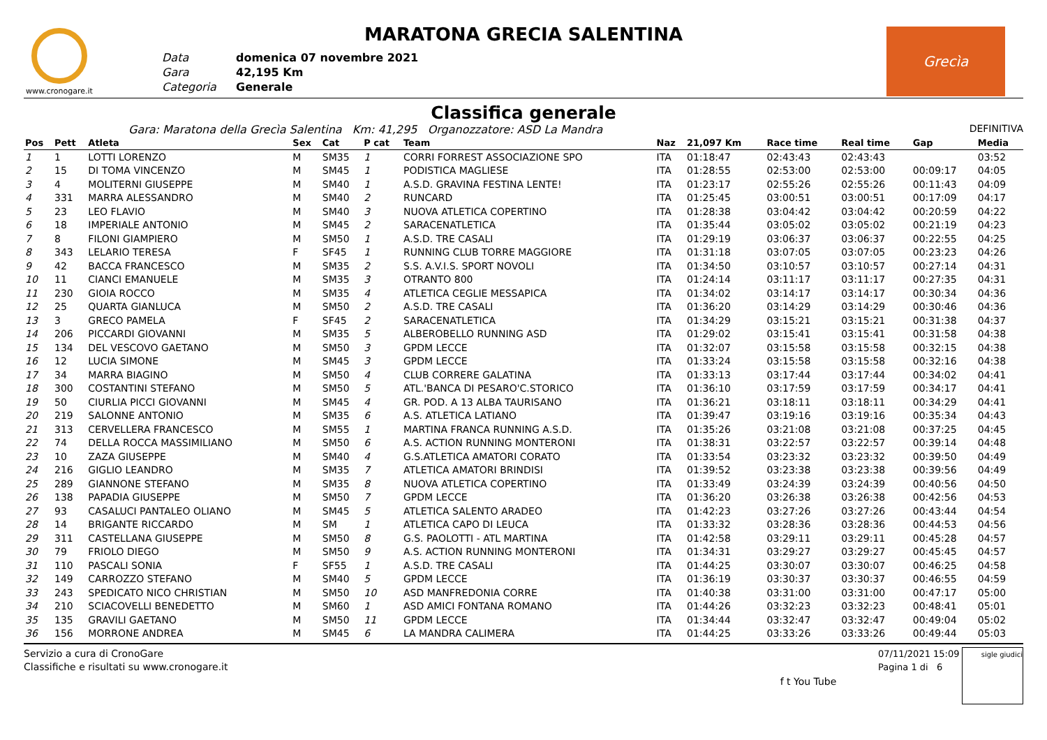www.cronogare.it
MARATONA GRECIA SALENTINA
Data domenica 07 novembre 2021
Gara 42,195 Km
Categoria Generale
Grecìa
Classifica generale
Gara: Maratona della Grecìa Salentina Km: 41,295 Organozzatore: ASD La Mandra
DEFINITIVA
| Pos | Pett | Atleta | Sex | Cat | P cat | Team | Naz | 21,097 Km | Race time | Real time | Gap | Media |
| --- | --- | --- | --- | --- | --- | --- | --- | --- | --- | --- | --- | --- |
| 1 | 1 | LOTTI LORENZO | M | SM35 | 1 | CORRI FORREST ASSOCIAZIONE SPO | ITA | 01:18:47 | 02:43:43 | 02:43:43 | | 03:52 |
| 2 | 15 | DI TOMA VINCENZO | M | SM45 | 1 | PODISTICA MAGLIESE | ITA | 01:28:55 | 02:53:00 | 02:53:00 | 00:09:17 | 04:05 |
| 3 | 4 | MOLITERNI GIUSEPPE | M | SM40 | 1 | A.S.D. GRAVINA FESTINA LENTE! | ITA | 01:23:17 | 02:55:26 | 02:55:26 | 00:11:43 | 04:09 |
| 4 | 331 | MARRA ALESSANDRO | M | SM40 | 2 | RUNCARD | ITA | 01:25:45 | 03:00:51 | 03:00:51 | 00:17:09 | 04:17 |
| 5 | 23 | LEO FLAVIO | M | SM40 | 3 | NUOVA ATLETICA COPERTINO | ITA | 01:28:38 | 03:04:42 | 03:04:42 | 00:20:59 | 04:22 |
| 6 | 18 | IMPERIALE ANTONIO | M | SM45 | 2 | SARACENATLETICA | ITA | 01:35:44 | 03:05:02 | 03:05:02 | 00:21:19 | 04:23 |
| 7 | 8 | FILONI GIAMPIERO | M | SM50 | 1 | A.S.D. TRE CASALI | ITA | 01:29:19 | 03:06:37 | 03:06:37 | 00:22:55 | 04:25 |
| 8 | 343 | LELARIO TERESA | F | SF45 | 1 | RUNNING CLUB TORRE MAGGIORE | ITA | 01:31:18 | 03:07:05 | 03:07:05 | 00:23:23 | 04:26 |
| 9 | 42 | BACCA FRANCESCO | M | SM35 | 2 | S.S. A.V.I.S. SPORT NOVOLI | ITA | 01:34:50 | 03:10:57 | 03:10:57 | 00:27:14 | 04:31 |
| 10 | 11 | CIANCI EMANUELE | M | SM35 | 3 | OTRANTO 800 | ITA | 01:24:14 | 03:11:17 | 03:11:17 | 00:27:35 | 04:31 |
| 11 | 230 | GIOIA ROCCO | M | SM35 | 4 | ATLETICA CEGLIE MESSAPICA | ITA | 01:34:02 | 03:14:17 | 03:14:17 | 00:30:34 | 04:36 |
| 12 | 25 | QUARTA GIANLUCA | M | SM50 | 2 | A.S.D. TRE CASALI | ITA | 01:36:20 | 03:14:29 | 03:14:29 | 00:30:46 | 04:36 |
| 13 | 3 | GRECO PAMELA | F | SF45 | 2 | SARACENATLETICA | ITA | 01:34:29 | 03:15:21 | 03:15:21 | 00:31:38 | 04:37 |
| 14 | 206 | PICCARDI GIOVANNI | M | SM35 | 5 | ALBEROBELLO RUNNING ASD | ITA | 01:29:02 | 03:15:41 | 03:15:41 | 00:31:58 | 04:38 |
| 15 | 134 | DEL VESCOVO GAETANO | M | SM50 | 3 | GPDM LECCE | ITA | 01:32:07 | 03:15:58 | 03:15:58 | 00:32:15 | 04:38 |
| 16 | 12 | LUCIA SIMONE | M | SM45 | 3 | GPDM LECCE | ITA | 01:33:24 | 03:15:58 | 03:15:58 | 00:32:16 | 04:38 |
| 17 | 34 | MARRA BIAGINO | M | SM50 | 4 | CLUB CORRERE GALATINA | ITA | 01:33:13 | 03:17:44 | 03:17:44 | 00:34:02 | 04:41 |
| 18 | 300 | COSTANTINI STEFANO | M | SM50 | 5 | ATL.'BANCA DI PESARO'C.STORICO | ITA | 01:36:10 | 03:17:59 | 03:17:59 | 00:34:17 | 04:41 |
| 19 | 50 | CIURLIA PICCI GIOVANNI | M | SM45 | 4 | GR. POD. A 13 ALBA TAURISANO | ITA | 01:36:21 | 03:18:11 | 03:18:11 | 00:34:29 | 04:41 |
| 20 | 219 | SALONNE ANTONIO | M | SM35 | 6 | A.S. ATLETICA LATIANO | ITA | 01:39:47 | 03:19:16 | 03:19:16 | 00:35:34 | 04:43 |
| 21 | 313 | CERVELLERA FRANCESCO | M | SM55 | 1 | MARTINA FRANCA RUNNING A.S.D. | ITA | 01:35:26 | 03:21:08 | 03:21:08 | 00:37:25 | 04:45 |
| 22 | 74 | DELLA ROCCA MASSIMILIANO | M | SM50 | 6 | A.S. ACTION RUNNING MONTERONI | ITA | 01:38:31 | 03:22:57 | 03:22:57 | 00:39:14 | 04:48 |
| 23 | 10 | ZAZA GIUSEPPE | M | SM40 | 4 | G.S.ATLETICA AMATORI CORATO | ITA | 01:33:54 | 03:23:32 | 03:23:32 | 00:39:50 | 04:49 |
| 24 | 216 | GIGLIO LEANDRO | M | SM35 | 7 | ATLETICA AMATORI BRINDISI | ITA | 01:39:52 | 03:23:38 | 03:23:38 | 00:39:56 | 04:49 |
| 25 | 289 | GIANNONE STEFANO | M | SM35 | 8 | NUOVA ATLETICA COPERTINO | ITA | 01:33:49 | 03:24:39 | 03:24:39 | 00:40:56 | 04:50 |
| 26 | 138 | PAPADIA GIUSEPPE | M | SM50 | 7 | GPDM LECCE | ITA | 01:36:20 | 03:26:38 | 03:26:38 | 00:42:56 | 04:53 |
| 27 | 93 | CASALUCI PANTALEO OLIANO | M | SM45 | 5 | ATLETICA SALENTO ARADEO | ITA | 01:42:23 | 03:27:26 | 03:27:26 | 00:43:44 | 04:54 |
| 28 | 14 | BRIGANTE RICCARDO | M | SM | 1 | ATLETICA CAPO DI LEUCA | ITA | 01:33:32 | 03:28:36 | 03:28:36 | 00:44:53 | 04:56 |
| 29 | 311 | CASTELLANA GIUSEPPE | M | SM50 | 8 | G.S. PAOLOTTI - ATL MARTINA | ITA | 01:42:58 | 03:29:11 | 03:29:11 | 00:45:28 | 04:57 |
| 30 | 79 | FRIOLO DIEGO | M | SM50 | 9 | A.S. ACTION RUNNING MONTERONI | ITA | 01:34:31 | 03:29:27 | 03:29:27 | 00:45:45 | 04:57 |
| 31 | 110 | PASCALI SONIA | F | SF55 | 1 | A.S.D. TRE CASALI | ITA | 01:44:25 | 03:30:07 | 03:30:07 | 00:46:25 | 04:58 |
| 32 | 149 | CARROZZO STEFANO | M | SM40 | 5 | GPDM LECCE | ITA | 01:36:19 | 03:30:37 | 03:30:37 | 00:46:55 | 04:59 |
| 33 | 243 | SPEDICATO NICO CHRISTIAN | M | SM50 | 10 | ASD MANFREDONIA CORRE | ITA | 01:40:38 | 03:31:00 | 03:31:00 | 00:47:17 | 05:00 |
| 34 | 210 | SCIACOVELLI BENEDETTO | M | SM60 | 1 | ASD AMICI FONTANA ROMANO | ITA | 01:44:26 | 03:32:23 | 03:32:23 | 00:48:41 | 05:01 |
| 35 | 135 | GRAVILI GAETANO | M | SM50 | 11 | GPDM LECCE | ITA | 01:34:44 | 03:32:47 | 03:32:47 | 00:49:04 | 05:02 |
| 36 | 156 | MORRONE ANDREA | M | SM45 | 6 | LA MANDRA CALIMERA | ITA | 01:44:25 | 03:33:26 | 03:33:26 | 00:49:44 | 05:03 |
Servizio a cura di CronoGare
Classifiche e risultati su www.cronogare.it
f t You Tube
07/11/2021 15:09
Pagina 1 di 6
sigle giudici